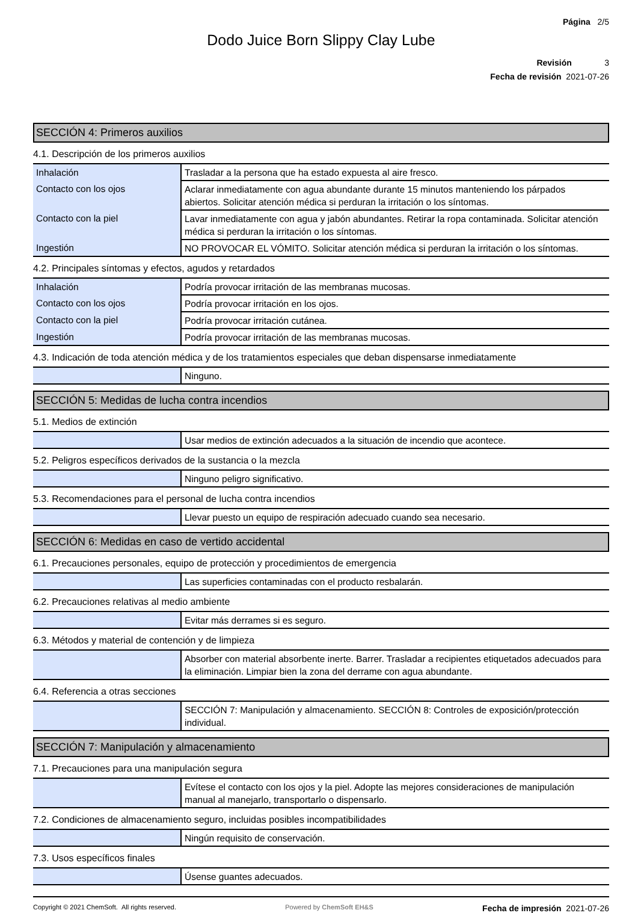Página 2/5
Dodo Juice Born Slippy Clay Lube
Revisión 3
Fecha de revisión 2021-07-26
SECCIÓN 4: Primeros auxilios
4.1. Descripción de los primeros auxilios
| Inhalación | Trasladar a la persona que ha estado expuesta al aire fresco. |
| Contacto con los ojos | Aclarar inmediatamente con agua abundante durante 15 minutos manteniendo los párpados abiertos. Solicitar atención médica si perduran la irritación o los síntomas. |
| Contacto con la piel | Lavar inmediatamente con agua y jabón abundantes. Retirar la ropa contaminada. Solicitar atención médica si perduran la irritación o los síntomas. |
| Ingestión | NO PROVOCAR EL VÓMITO. Solicitar atención médica si perduran la irritación o los síntomas. |
4.2. Principales síntomas y efectos, agudos y retardados
| Inhalación | Podría provocar irritación de las membranas mucosas. |
| Contacto con los ojos | Podría provocar irritación en los ojos. |
| Contacto con la piel | Podría provocar irritación cutánea. |
| Ingestión | Podría provocar irritación de las membranas mucosas. |
4.3. Indicación de toda atención médica y de los tratamientos especiales que deban dispensarse inmediatamente
| | Ninguno. |
SECCIÓN 5: Medidas de lucha contra incendios
5.1. Medios de extinción
| | Usar medios de extinción adecuados a la situación de incendio que acontece. |
5.2. Peligros específicos derivados de la sustancia o la mezcla
| | Ninguno peligro significativo. |
5.3. Recomendaciones para el personal de lucha contra incendios
| | Llevar puesto un equipo de respiración adecuado cuando sea necesario. |
SECCIÓN 6: Medidas en caso de vertido accidental
6.1. Precauciones personales, equipo de protección y procedimientos de emergencia
| | Las superficies contaminadas con el producto resbalarán. |
6.2. Precauciones relativas al medio ambiente
| | Evitar más derrames si es seguro. |
6.3. Métodos y material de contención y de limpieza
| | Absorber con material absorbente inerte. Barrer. Trasladar a recipientes etiquetados adecuados para la eliminación. Limpiar bien la zona del derrame con agua abundante. |
6.4. Referencia a otras secciones
| | SECCIÓN 7: Manipulación y almacenamiento. SECCIÓN 8: Controles de exposición/protección individual. |
SECCIÓN 7: Manipulación y almacenamiento
7.1. Precauciones para una manipulación segura
| | Evítese el contacto con los ojos y la piel. Adopte las mejores consideraciones de manipulación manual al manejarlo, transportarlo o dispensarlo. |
7.2. Condiciones de almacenamiento seguro, incluidas posibles incompatibilidades
| | Ningún requisito de conservación. |
7.3. Usos específicos finales
| | Úsense guantes adecuados. |
Copyright © 2021 ChemSoft. All rights reserved. Powered by ChemSoft EH&S Fecha de impresión 2021-07-26